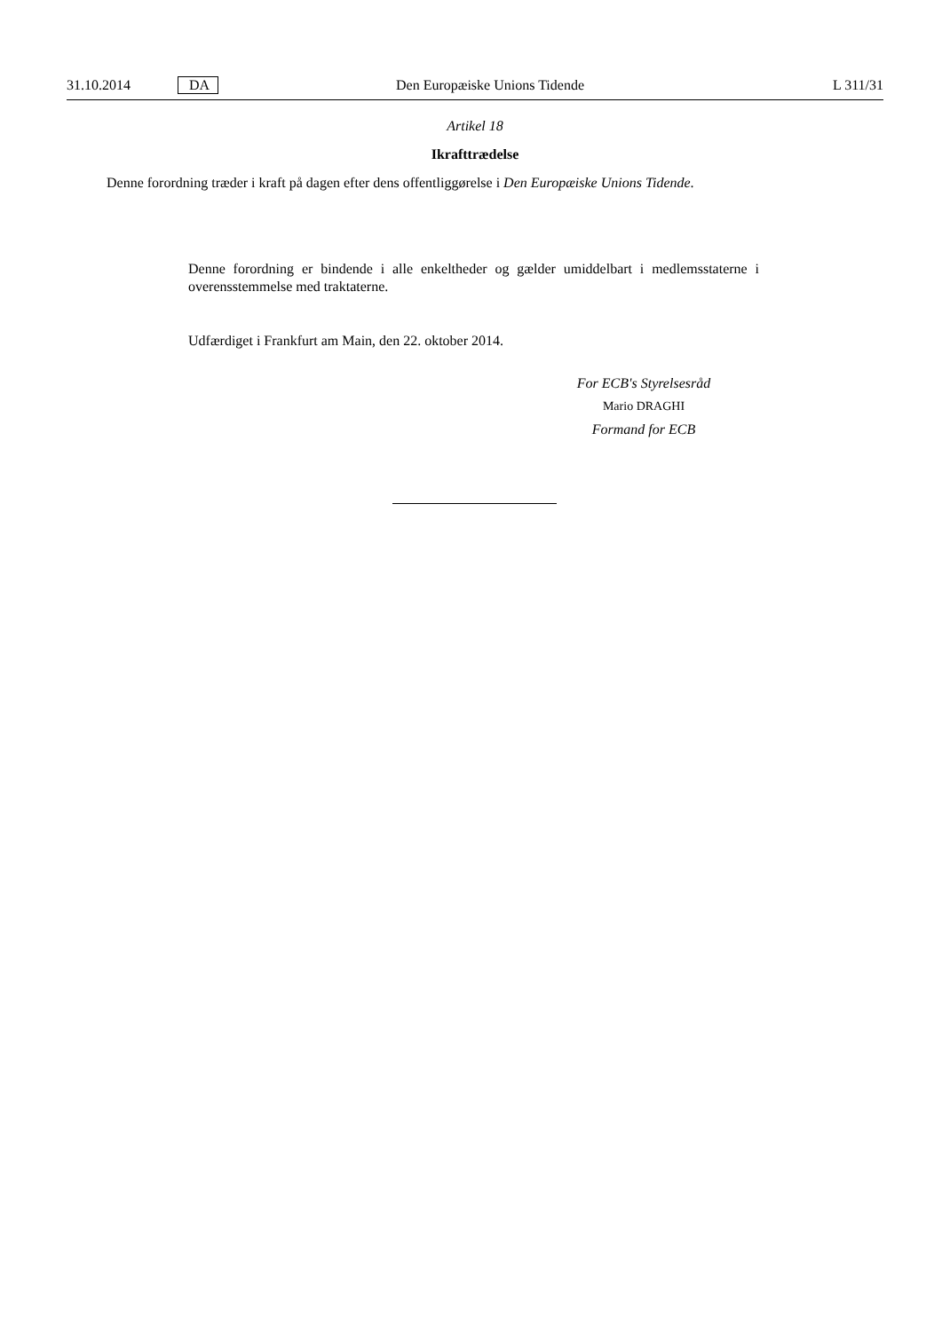31.10.2014 DA Den Europæiske Unions Tidende L 311/31
Artikel 18
Ikrafttrædelse
Denne forordning træder i kraft på dagen efter dens offentliggørelse i Den Europæiske Unions Tidende.
Denne forordning er bindende i alle enkeltheder og gælder umiddelbart i medlemsstaterne i overensstemmelse med traktaterne.
Udfærdiget i Frankfurt am Main, den 22. oktober 2014.
For ECB's Styrelsesråd
Mario DRAGHI
Formand for ECB